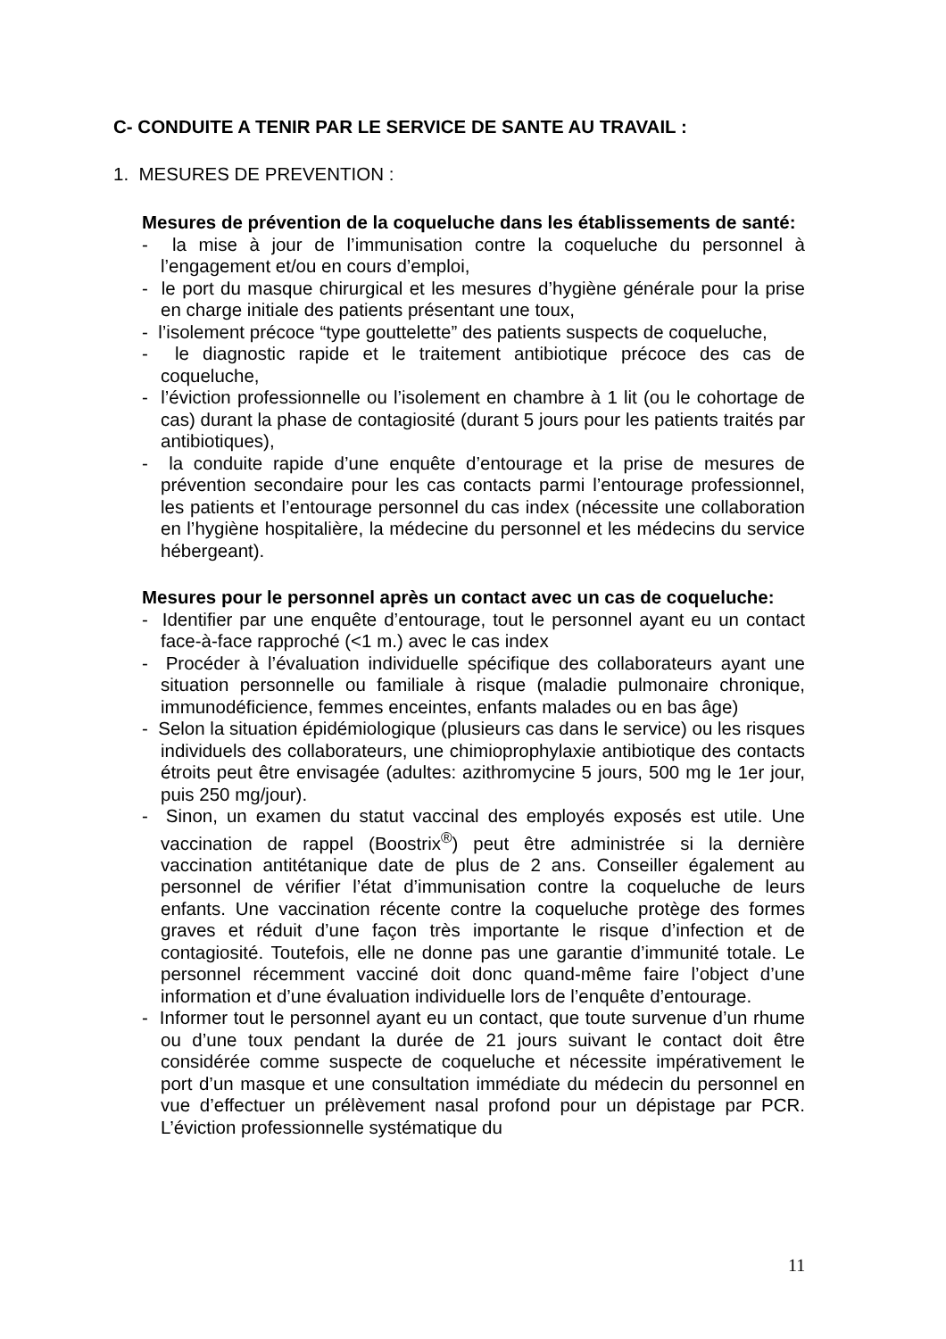C- CONDUITE A TENIR PAR LE SERVICE DE SANTE AU TRAVAIL :
1. MESURES DE PREVENTION :
Mesures de prévention de la coqueluche dans les établissements de santé:
- la mise à jour de l’immunisation contre la coqueluche du personnel à l’engagement et/ou en cours d’emploi,
- le port du masque chirurgical et les mesures d’hygiène générale pour la prise en charge initiale des patients présentant une toux,
- l’isolement précoce “type gouttelette” des patients suspects de coqueluche,
- le diagnostic rapide et le traitement antibiotique précoce des cas de coqueluche,
- l’éviction professionnelle ou l’isolement en chambre à 1 lit (ou le cohortage de cas) durant la phase de contagiosité (durant 5 jours pour les patients traités par antibiotiques),
- la conduite rapide d’une enquête d’entourage et la prise de mesures de prévention secondaire pour les cas contacts parmi l’entourage professionnel, les patients et l’entourage personnel du cas index (nécessite une collaboration en l’hygiène hospitalière, la médecine du personnel et les médecins du service hébergeant).
Mesures pour le personnel après un contact avec un cas de coqueluche:
- Identifier par une enquête d’entourage, tout le personnel ayant eu un contact face-à-face rapproché (<1 m.) avec le cas index
- Procéder à l’évaluation individuelle spécifique des collaborateurs ayant une situation personnelle ou familiale à risque (maladie pulmonaire chronique, immunodéficience, femmes enceintes, enfants malades ou en bas âge)
- Selon la situation épidémiologique (plusieurs cas dans le service) ou les risques individuels des collaborateurs, une chimioprophylaxie antibiotique des contacts étroits peut être envisagée (adultes: azithromycine 5 jours, 500 mg le 1er jour, puis 250 mg/jour).
- Sinon, un examen du statut vaccinal des employés exposés est utile. Une vaccination de rappel (Boostrix<sup>®</sup>) peut être administrée si la dernière vaccination antitétanique date de plus de 2 ans. Conseiller également au personnel de vérifier l’état d’immunisation contre la coqueluche de leurs enfants. Une vaccination récente contre la coqueluche protège des formes graves et réduit d’une façon très importante le risque d’infection et de contagiosité. Toutefois, elle ne donne pas une garantie d’immunité totale. Le personnel récemment vacciné doit donc quand-même faire l’object d’une information et d’une évaluation individuelle lors de l’enquête d’entourage.
- Informer tout le personnel ayant eu un contact, que toute survenue d’un rhume ou d’une toux pendant la durée de 21 jours suivant le contact doit être considérée comme suspecte de coqueluche et nécessite impérativement le port d’un masque et une consultation immédiate du médecin du personnel en vue d’effectuer un prélèvement nasal profond pour un dépistage par PCR. L’éviction professionnelle systématique du
11